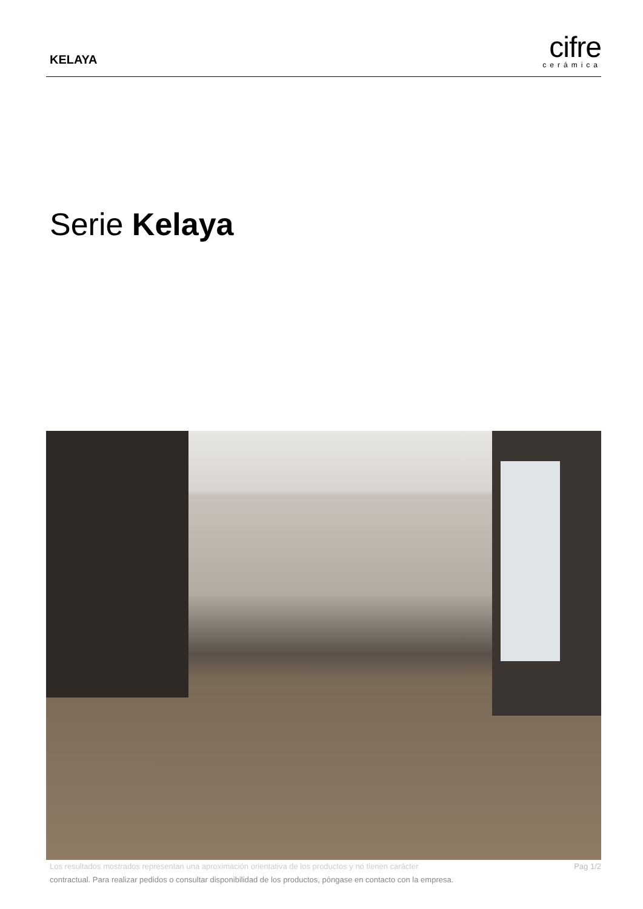KELAYA
cifre
cerámica
Serie Kelaya
Pag 1/2 Los resultados mostrados representan una aproximación orientativa de los productos y no tienen carácter
contractual. Para realizar pedidos o consultar disponibilidad de los productos, póngase en contacto con la empresa.